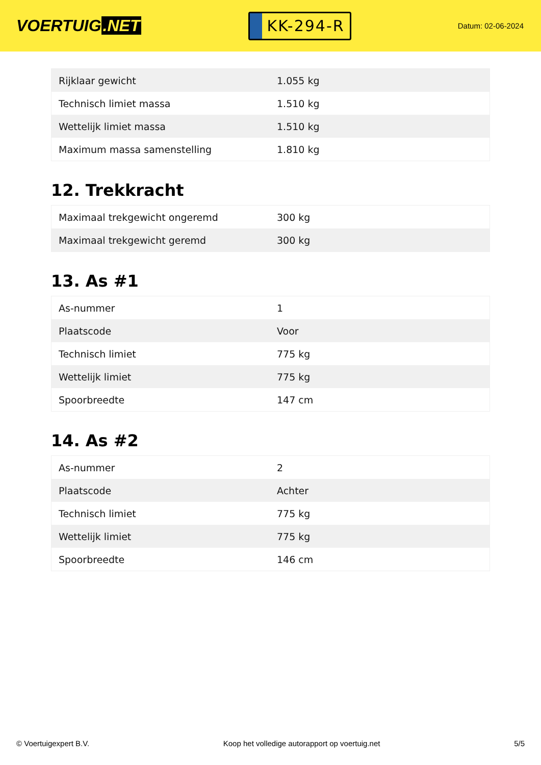VOERTUIG.NET
KK-294-R
Datum: 02-06-2024
| Rijklaar gewicht | 1.055 kg |
| Technisch limiet massa | 1.510 kg |
| Wettelijk limiet massa | 1.510 kg |
| Maximum massa samenstelling | 1.810 kg |
12. Trekkracht
| Maximaal trekgewicht ongeremd | 300 kg |
| Maximaal trekgewicht geremd | 300 kg |
13. As #1
| As-nummer | 1 |
| Plaatscode | Voor |
| Technisch limiet | 775 kg |
| Wettelijk limiet | 775 kg |
| Spoorbreedte | 147 cm |
14. As #2
| As-nummer | 2 |
| Plaatscode | Achter |
| Technisch limiet | 775 kg |
| Wettelijk limiet | 775 kg |
| Spoorbreedte | 146 cm |
© Voertuigexpert B.V. Koop het volledige autorapport op voertuig.net 5/5